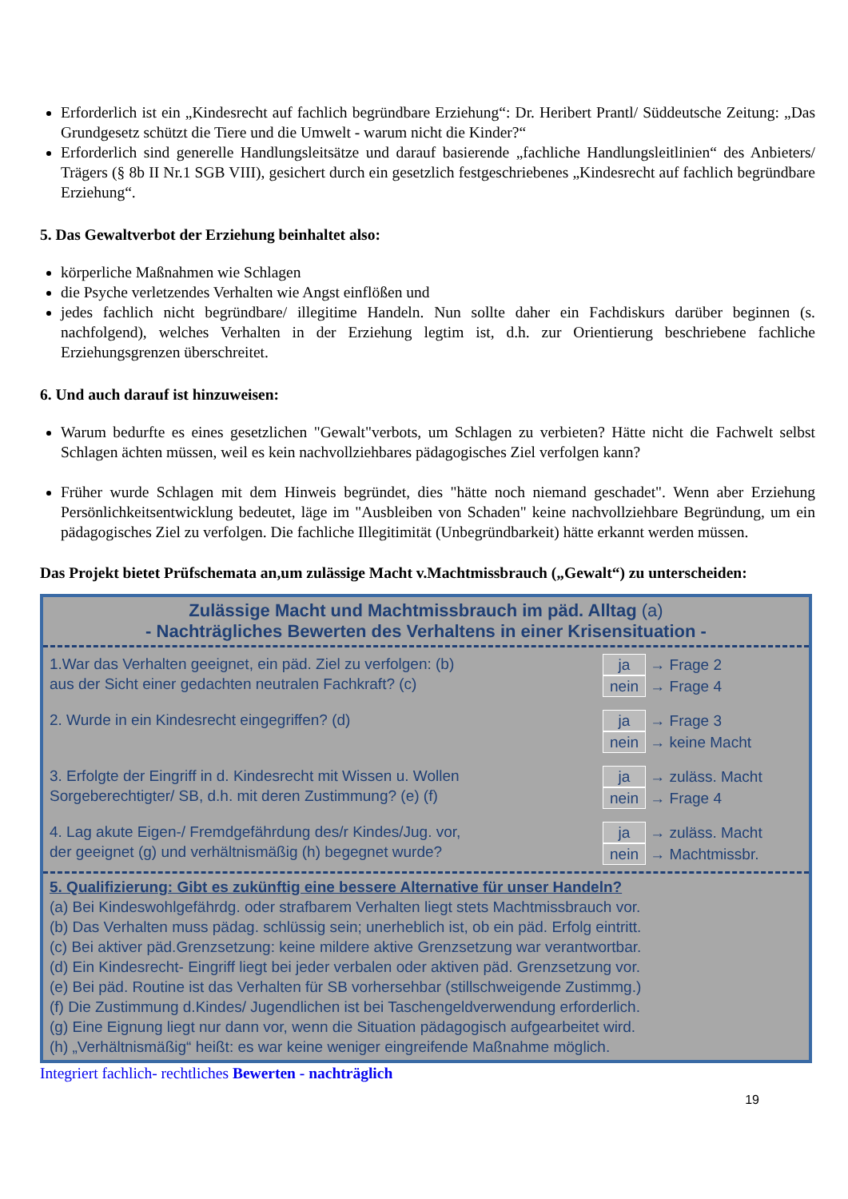Erforderlich ist ein „Kindesrecht auf fachlich begründbare Erziehung“: Dr. Heribert Prantl/ Süddeutsche Zeitung: „Das Grundgesetz schützt die Tiere und die Umwelt - warum nicht die Kinder?“
Erforderlich sind generelle Handlungsleitsätze und darauf basierende „fachliche Handlungsleitlinien“ des Anbieters/ Trägers (§ 8b II Nr.1 SGB VIII), gesichert durch ein gesetzlich festgeschriebenes „Kindesrecht auf fachlich begründbare Erziehung“.
5. Das Gewaltverbot der Erziehung beinhaltet also:
körperliche Maßnahmen wie Schlagen
die Psyche verletzendes Verhalten wie Angst einflößen und
jedes fachlich nicht begründbare/ illegitime Handeln. Nun sollte daher ein Fachdiskurs darüber beginnen (s. nachfolgend), welches Verhalten in der Erziehung legtim ist, d.h. zur Orientierung beschriebene fachliche Erziehungsgrenzen überschreitet.
6. Und auch darauf ist hinzuweisen:
Warum bedurfte es eines gesetzlichen "Gewalt"verbots, um Schlagen zu verbieten? Hätte nicht die Fachwelt selbst Schlagen ächten müssen, weil es kein nachvollziehbares pädagogisches Ziel verfolgen kann?
Früher wurde Schlagen mit dem Hinweis begründet, dies "hätte noch niemand geschadet". Wenn aber Erziehung Persönlichkeitsentwicklung bedeutet, läge im "Ausbleiben von Schaden" keine nachvollziehbare Begründung, um ein pädagogisches Ziel zu verfolgen. Die fachliche Illegitimität (Unbegründbarkeit) hätte erkannt werden müssen.
Das Projekt bietet Prüfschemata an,um zulässige Macht v.Machtmissbrauch („Gewalt“) zu unterscheiden:
Zulässige Macht und Machtmissbrauch im päd. Alltag (a)
- Nachträgliches Bewerten des Verhaltens in einer Krisensituation -
1.War das Verhalten geeignet, ein päd. Ziel zu verfolgen: (b)
aus der Sicht einer gedachten neutralen Fachkraft? (c)
ja → Frage 2
nein → Frage 4
2. Wurde in ein Kindesrecht eingegriffen? (d)
ja → Frage 3
nein → keine Macht
3. Erfolgte der Eingriff in d. Kindesrecht mit Wissen u. Wollen
Sorgeberechtigter/ SB, d.h. mit deren Zustimmung? (e) (f)
ja → zuläss. Macht
nein → Frage 4
4. Lag akute Eigen-/ Fremdgefährdung des/r Kindes/Jug. vor,
der geeignet (g) und verhältnismäßig (h) begegnet wurde?
ja → zuläss. Macht
nein → Machtmissbr.
5. Qualifizierung: Gibt es zukünftig eine bessere Alternative für unser Handeln?
(a) Bei Kindeswohlgefährdg. oder strafbarem Verhalten liegt stets Machtmissbrauch vor.
(b) Das Verhalten muss pädag. schlüssig sein; unerheblich ist, ob ein päd. Erfolg eintritt.
(c) Bei aktiver päd.Grenzsetzung: keine mildere aktive Grenzsetzung war verantwortbar.
(d) Ein Kindesrecht- Eingriff liegt bei jeder verbalen oder aktiven päd. Grenzsetzung vor.
(e) Bei päd. Routine ist das Verhalten für SB vorhersehbar (stillschweigende Zustimmg.)
(f) Die Zustimmung d.Kindes/ Jugendlichen ist bei Taschengeldverwendung erforderlich.
(g) Eine Eignung liegt nur dann vor, wenn die Situation pädagogisch aufgearbeitet wird.
(h) „Verhältnismäßig“ heißt: es war keine weniger eingreifende Maßnahme möglich.
Integriert fachlich- rechtliches Bewerten - nachträglich
19